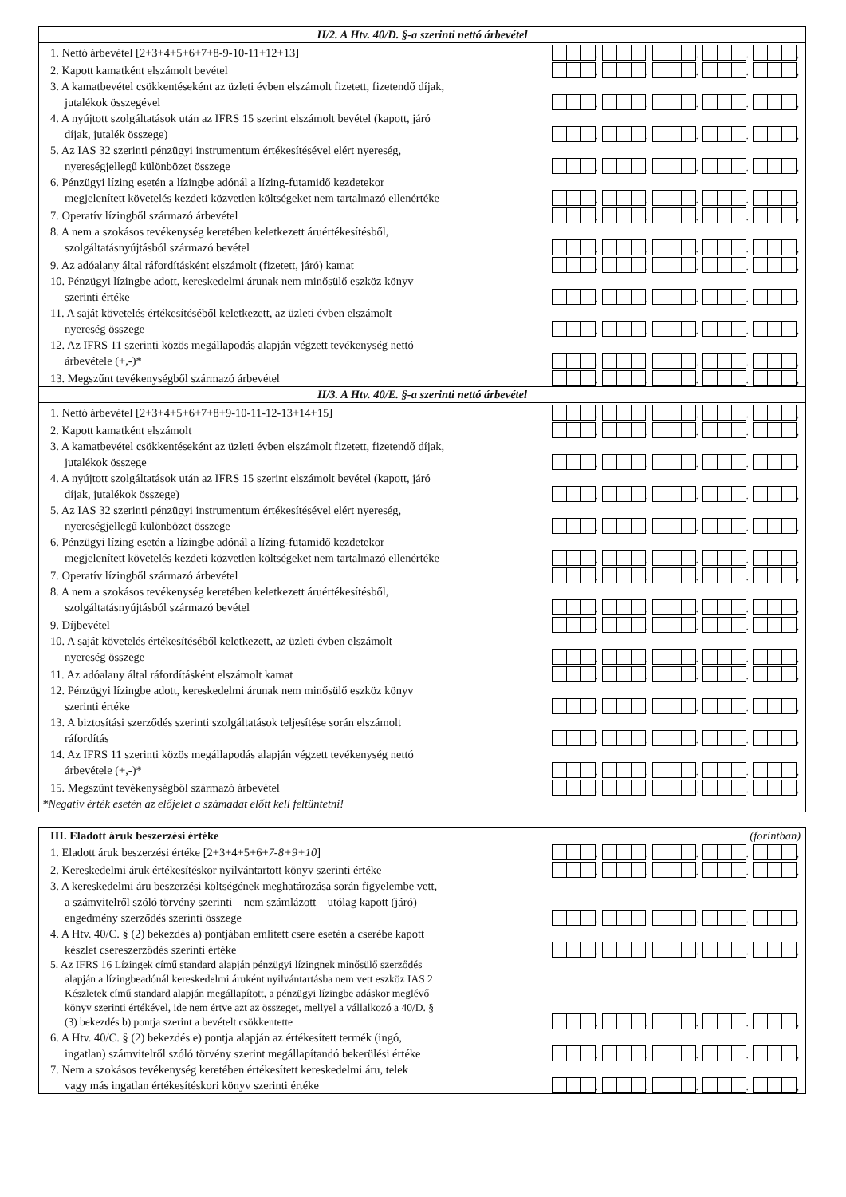II/2. A Htv. 40/D. §-a szerinti nettó árbevétel
1. Nettó árbevétel [2+3+4+5+6+7+8-9-10-11+12+13]
.
.
.
.
,
2. Kapott kamatként elszámolt bevétel
.
.
.
.
,
3. A kamatbevétel csökkentéseként az üzleti évben elszámolt fizetett, fizetendő díjak,
jutalékok összegével
.
.
.
.
,
4. A nyújtott szolgáltatások után az IFRS 15 szerint elszámolt bevétel (kapott, járó
díjak, jutalék összege)
.
.
.
.
,
5. Az IAS 32 szerinti pénzügyi instrumentum értékesítésével elért nyereség,
nyereségjellegű különbözet összege
.
.
.
.
,
6. Pénzügyi lízing esetén a lízingbe adónál a lízing-futamidő kezdetekor
megjelenített követelés kezdeti közvetlen költségeket nem tartalmazó ellenértéke
.
.
.
.
,
7. Operatív lízingből származó árbevétel
.
.
.
.
,
8. A nem a szokásos tevékenység keretében keletkezett áruértékesítésből,
szolgáltatásnyújtásból származó bevétel
.
.
.
.
,
9. Az adóalany által ráfordításként elszámolt (fizetett, járó) kamat
.
.
.
.
,
10. Pénzügyi lízingbe adott, kereskedelmi árunak nem minősülő eszköz könyv
szerinti értéke
.
.
.
.
,
11. A saját követelés értékesítéséből keletkezett, az üzleti évben elszámolt
nyereség összege
.
.
.
.
,
12. Az IFRS 11 szerinti közös megállapodás alapján végzett tevékenység nettó
árbevétele (+,-)*
.
.
.
.
,
13. Megszűnt tevékenységből származó árbevétel
.
.
.
.
,
II/3. A Htv. 40/E. §-a szerinti nettó árbevétel
1. Nettó árbevétel [2+3+4+5+6+7+8+9-10-11-12-13+14+15]
.
.
.
.
,
2. Kapott kamatként elszámolt
.
.
.
.
,
3. A kamatbevétel csökkentéseként az üzleti évben elszámolt fizetett, fizetendő díjak,
jutalékok összege
.
.
.
.
,
4. A nyújtott szolgáltatások után az IFRS 15 szerint elszámolt bevétel (kapott, járó
díjak, jutalékok összege)
.
.
.
.
,
5. Az IAS 32 szerinti pénzügyi instrumentum értékesítésével elért nyereség,
nyereségjellegű különbözet összege
.
.
.
.
,
6. Pénzügyi lízing esetén a lízingbe adónál a lízing-futamidő kezdetekor
megjelenített követelés kezdeti közvetlen költségeket nem tartalmazó ellenértéke
.
.
.
.
,
7. Operatív lízingből származó árbevétel
.
.
.
.
,
8. A nem a szokásos tevékenység keretében keletkezett áruértékesítésből,
szolgáltatásnyújtásból származó bevétel
.
.
.
.
,
9. Díjbevétel
.
.
.
.
,
10. A saját követelés értékesítéséből keletkezett, az üzleti évben elszámolt
nyereség összege
.
.
.
.
,
11. Az adóalany által ráfordításként elszámolt kamat
.
.
.
.
,
12. Pénzügyi lízingbe adott, kereskedelmi árunak nem minősülő eszköz könyv
szerinti értéke
.
.
.
.
,
13. A biztosítási szerződés szerinti szolgáltatások teljesítése során elszámolt
ráfordítás
.
.
.
.
,
14. Az IFRS 11 szerinti közös megállapodás alapján végzett tevékenység nettó
árbevétele (+,-)*
.
.
.
.
,
15. Megszűnt tevékenységből származó árbevétel
.
.
.
.
,
*Negatív érték esetén az előjelet a számadat előtt kell feltüntetni!
III. Eladott áruk beszerzési értéke (forintban)
1. Eladott áruk beszerzési értéke [2+3+4+5+6+7-8+9+10]
.
.
.
.
,
2. Kereskedelmi áruk értékesítéskor nyilvántartott könyv szerinti értéke
.
.
.
.
,
3. A kereskedelmi áru beszerzési költségének meghatározása során figyelembe vett,
a számvitelről szóló törvény szerinti – nem számlázott – utólag kapott (járó)
engedmény szerződés szerinti összege
.
.
.
.
,
4. A Htv. 40/C. § (2) bekezdés a) pontjában említett csere esetén a cserébe kapott
készlet csereszerződés szerinti értéke
.
.
.
.
,
5. Az IFRS 16 Lízingek című standard alapján pénzügyi lízingnek minősülő szerződés
alapján a lízingbeadónál kereskedelmi áruként nyilvántartásba nem vett eszköz IAS 2
Készletek című standard alapján megállapított, a pénzügyi lízingbe adáskor meglévő
könyv szerinti értékével, ide nem értve azt az összeget, mellyel a vállalkozó a 40/D. §
(3) bekezdés b) pontja szerint a bevételt csökkentette
.
.
.
.
,
6. A Htv. 40/C. § (2) bekezdés e) pontja alapján az értékesített termék (ingó,
ingatlan) számvitelről szóló törvény szerint megállapítandó bekerülési értéke
.
.
.
.
,
7. Nem a szokásos tevékenység keretében értékesített kereskedelmi áru, telek
vagy más ingatlan értékesítéskori könyv szerinti értéke
.
.
.
.
,